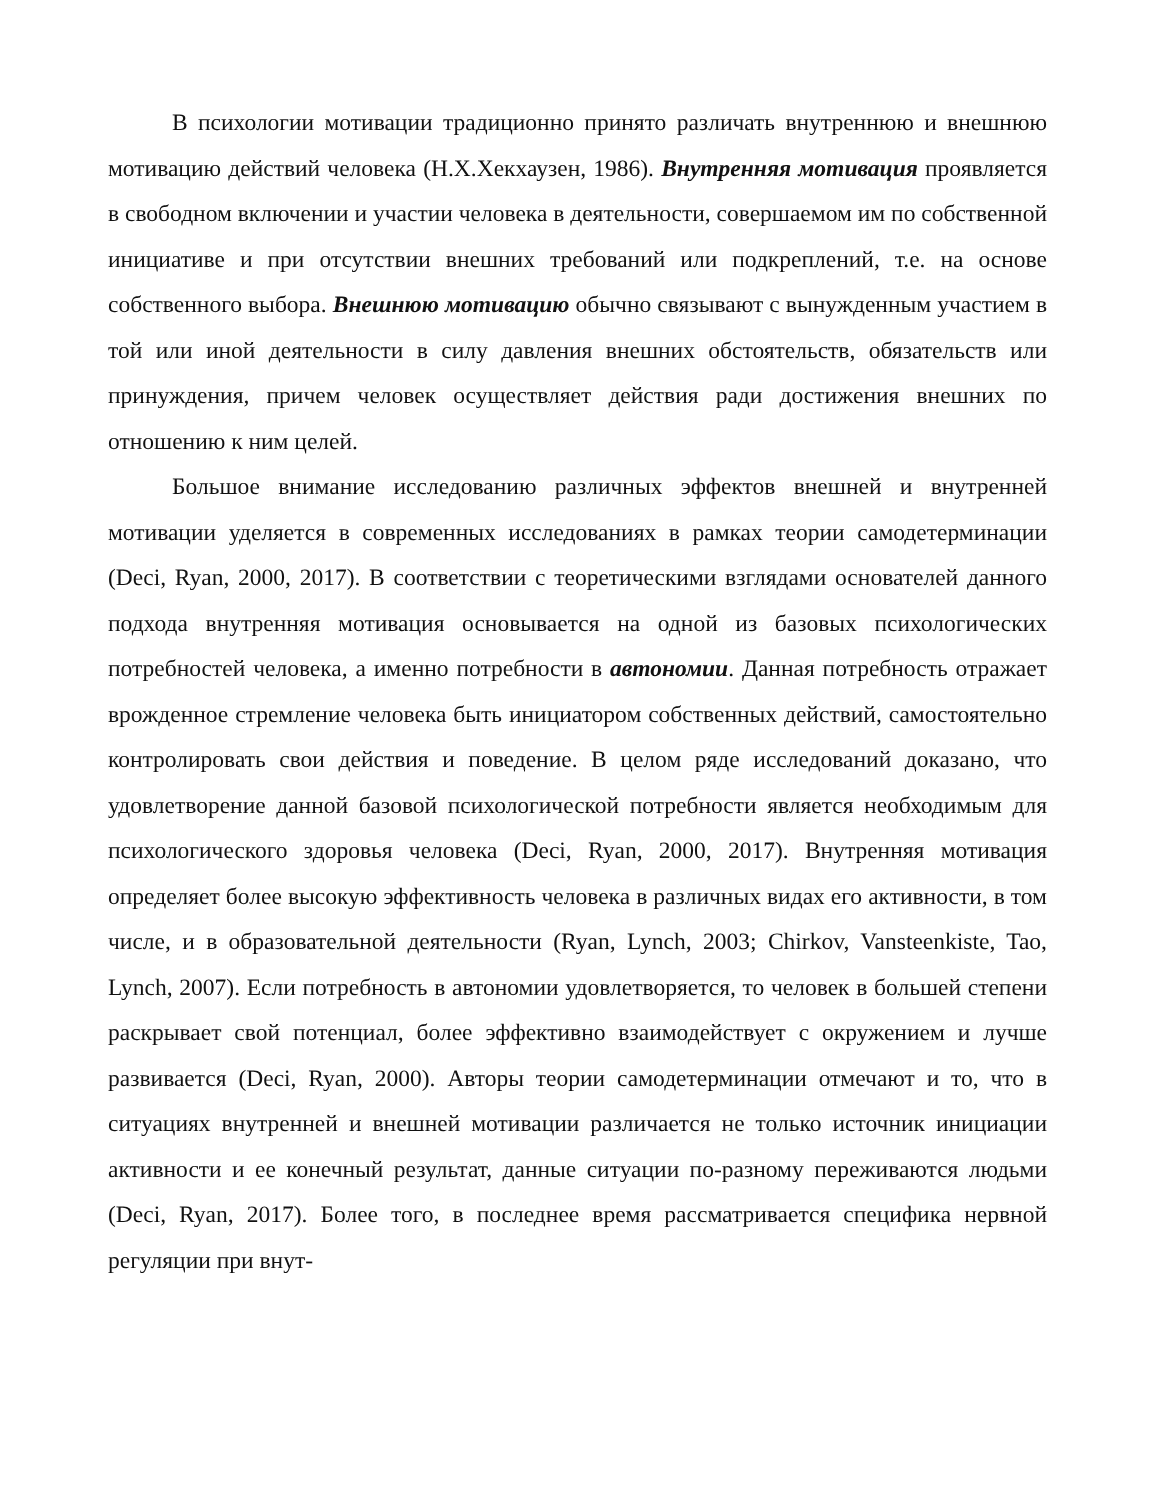В психологии мотивации традиционно принято различать внутреннюю и внешнюю мотивацию действий человека (Н.Х.Хекхаузен, 1986). Внутренняя мотивация проявляется в свободном включении и участии человека в деятельности, совершаемом им по собственной инициативе и при отсутствии внешних требований или подкреплений, т.е. на основе собственного выбора. Внешнюю мотивацию обычно связывают с вынужденным участием в той или иной деятельности в силу давления внешних обстоятельств, обязательств или принуждения, причем человек осуществляет действия ради достижения внешних по отношению к ним целей.
Большое внимание исследованию различных эффектов внешней и внутренней мотивации уделяется в современных исследованиях в рамках теории самодетерминации (Deci, Ryan, 2000, 2017). В соответствии с теоретическими взглядами основателей данного подхода внутренняя мотивация основывается на одной из базовых психологических потребностей человека, а именно потребности в автономии. Данная потребность отражает врожденное стремление человека быть инициатором собственных действий, самостоятельно контролировать свои действия и поведение. В целом ряде исследований доказано, что удовлетворение данной базовой психологической потребности является необходимым для психологического здоровья человека (Deci, Ryan, 2000, 2017). Внутренняя мотивация определяет более высокую эффективность человека в различных видах его активности, в том числе, и в образовательной деятельности (Ryan, Lynch, 2003; Chirkov, Vansteenkiste, Tao, Lynch, 2007). Если потребность в автономии удовлетворяется, то человек в большей степени раскрывает свой потенциал, более эффективно взаимодействует с окружением и лучше развивается (Deci, Ryan, 2000). Авторы теории самодетерминации отмечают и то, что в ситуациях внутренней и внешней мотивации различается не только источник инициации активности и ее конечный результат, данные ситуации по-разному переживаются людьми (Deci, Ryan, 2017). Более того, в последнее время рассматривается специфика нервной регуляции при внут-